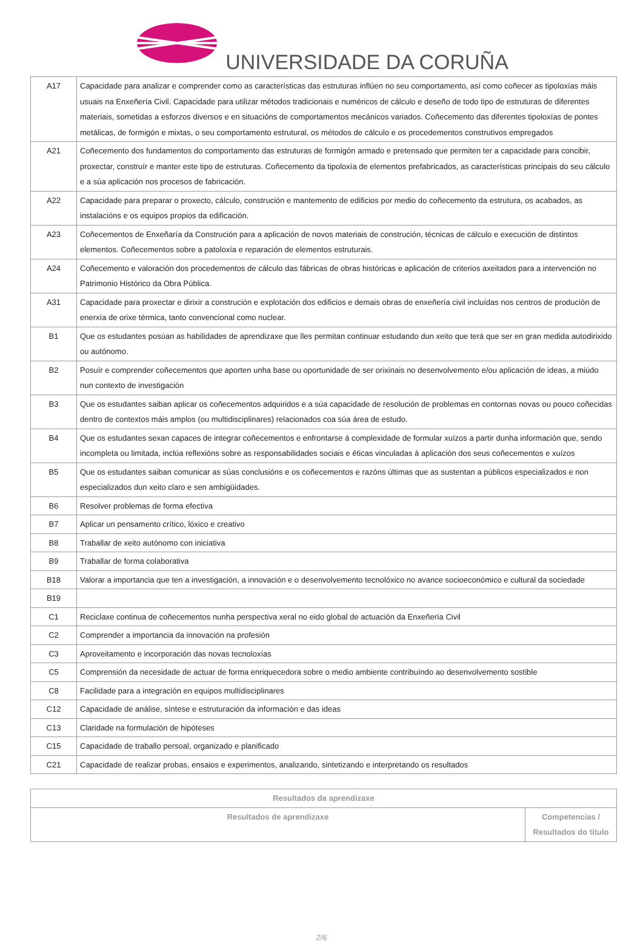UNIVERSIDADE DA CORUÑA
| A17 | Capacidade para analizar e comprender como as características das estruturas inflúen no seu comportamento, así como coñecer as tipoloxías máis usuais na Enxeñería Civil. Capacidade para utilizar métodos tradicionais e numéricos de cálculo e deseño de todo tipo de estruturas de diferentes materiais, sometidas a esforzos diversos e en situacións de comportamentos mecánicos variados. Coñecemento das diferentes tipoloxías de pontes metálicas, de formigón e mixtas, o seu comportamento estrutural, os métodos de cálculo e os procedementos construtivos empregados |
| A21 | Coñecemento dos fundamentos do comportamento das estruturas de formigón armado e pretensado que permiten ter a capacidade para concibir, proxectar, construír e manter este tipo de estruturas. Coñecemento da tipoloxía de elementos prefabricados, as características principais do seu cálculo e a súa aplicación nos procesos de fabricación. |
| A22 | Capacidade para preparar o proxecto, cálculo, construción e mantemento de edificios por medio do coñecemento da estrutura, os acabados, as instalacións e os equipos propios da edificación. |
| A23 | Coñecementos de Enxeñaría da Construción para a aplicación de novos materiais de construción, técnicas de cálculo e execución de distintos elementos. Coñecementos sobre a patoloxía e reparación de elementos estruturais. |
| A24 | Coñecemento e valoración dos procedementos de cálculo das fábricas de obras históricas e aplicación de criterios axeitados para a intervención no Patrimonio Histórico da Obra Pública. |
| A31 | Capacidade para proxectar e dirixir a construción e explotación dos edificios e demais obras de enxeñería civil incluídas nos centros de produción de enerxía de orixe térmica, tanto convencional como nuclear. |
| B1 | Que os estudantes posúan as habilidades de aprendizaxe que lles permitan continuar estudando dun xeito que terá que ser en gran medida autodirixido ou autónomo. |
| B2 | Posuír e comprender coñecementos que aporten unha base ou oportunidade de ser orixinais no desenvolvemento e/ou aplicación de ideas, a miúdo nun contexto de investigación |
| B3 | Que os estudantes saiban aplicar os coñecementos adquiridos e a súa capacidade de resolución de problemas en contornas novas ou pouco coñecidas dentro de contextos máis amplos (ou multidisciplinares) relacionados coa súa área de estudo. |
| B4 | Que os estudantes sexan capaces de integrar coñecementos e enfrontarse á complexidade de formular xuízos a partir dunha información que, sendo incompleta ou limitada, inclúa reflexións sobre as responsabilidades sociais e éticas vinculadas á aplicación dos seus coñecementos e xuízos |
| B5 | Que os estudantes saiban comunicar as súas conclusións e os coñecementos e razóns últimas que as sustentan a públicos especializados e non especializados dun xeito claro e sen ambigüidades. |
| B6 | Resolver problemas de forma efectiva |
| B7 | Aplicar un pensamento crítico, lóxico e creativo |
| B8 | Traballar de xeito autónomo con iniciativa |
| B9 | Traballar de forma colaborativa |
| B18 | Valorar a importancia que ten a investigación, a innovación e o desenvolvemento tecnolóxico no avance socioeconómico e cultural da sociedade |
| B19 | |
| C1 | Reciclaxe continua de coñecementos nunha perspectiva xeral no eido global de actuación da Enxeñería Civil |
| C2 | Comprender a importancia da innovación na profesión |
| C3 | Aproveitamento e incorporación das novas tecnoloxías |
| C5 | Comprensión da necesidade de actuar de forma enriquecedora sobre o medio ambiente contribuíndo ao desenvolvemento sostible |
| C8 | Facilidade para a integración en equipos multidisciplinares |
| C12 | Capacidade de análise, síntese e estruturación da información e das ideas |
| C13 | Claridade na formulación de hipóteses |
| C15 | Capacidade de traballo persoal, organizado e planificado |
| C21 | Capacidade de realizar probas, ensaios e experimentos, analizando, sintetizando e interpretando os resultados |
| Resultados da aprendizaxe | |
| --- | --- |
| Resultados de aprendizaxe | Competencias / Resultados do título |
2/6